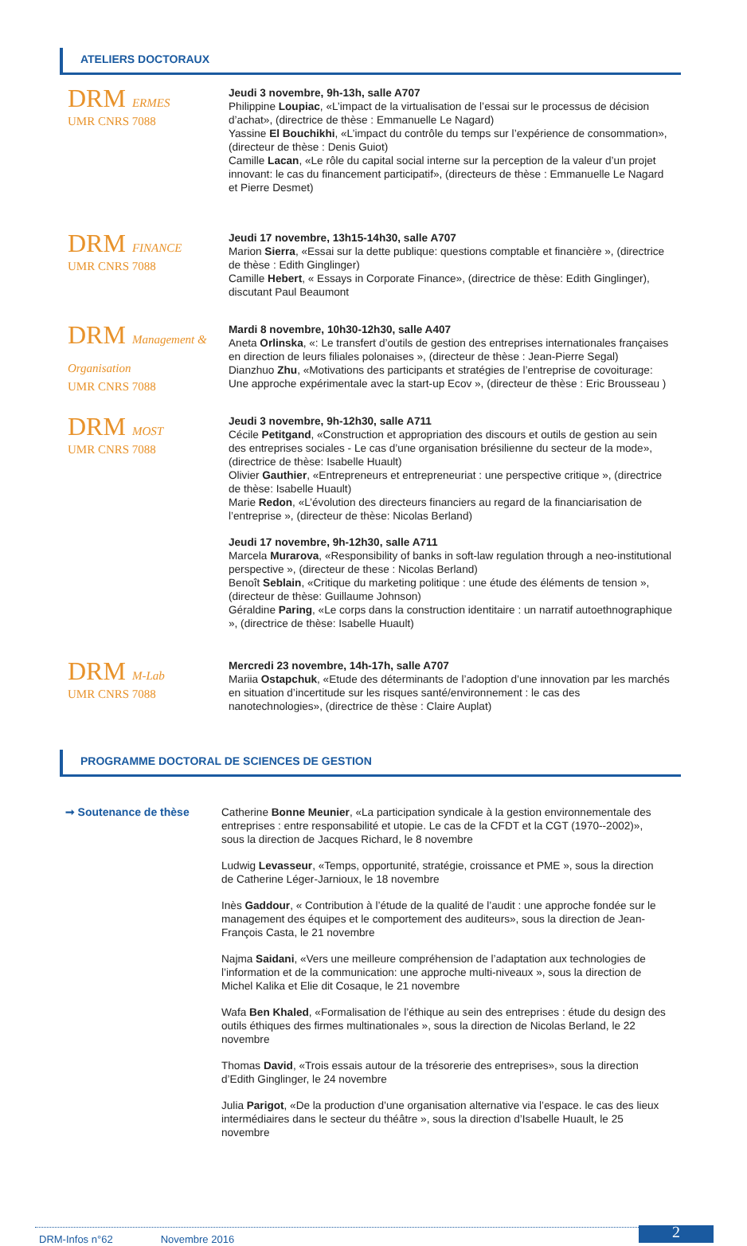ATELIERS DOCTORAUX
DRM ERMES
UMR CNRS 7088
Jeudi 3 novembre, 9h-13h, salle A707
Philippine Loupiac, «L’impact de la virtualisation de l’essai sur le processus de décision d’achat», (directrice de thèse : Emmanuelle Le Nagard)
Yassine El Bouchikhi, «L’impact du contrôle du temps sur l’expérience de consommation», (directeur de thèse : Denis Guiot)
Camille Lacan, «Le rôle du capital social interne sur la perception de la valeur d’un projet innovant: le cas du financement participatif», (directeurs de thèse : Emmanuelle Le Nagard et Pierre Desmet)
DRM FINANCE
UMR CNRS 7088
Jeudi 17 novembre, 13h15-14h30, salle A707
Marion Sierra, «Essai sur la dette publique: questions comptable et financière », (directrice de thèse : Edith Ginglinger)
Camille Hebert, « Essays in Corporate Finance», (directrice de thèse: Edith Ginglinger), discutant Paul Beaumont
DRM Management & Organisation
UMR CNRS 7088
Mardi 8 novembre, 10h30-12h30, salle A407
Aneta Orlinska, «: Le transfert d’outils de gestion des entreprises internationales françaises en direction de leurs filiales polonaises », (directeur de thèse : Jean-Pierre Segal)
Dianzhuo Zhu, «Motivations des participants et stratégies de l’entreprise de covoiturage: Une approche expérimentale avec la start-up Ecov », (directeur de thèse : Eric Brousseau )
DRM MOST
UMR CNRS 7088
Jeudi 3 novembre, 9h-12h30, salle A711
Cécile Petitgand, «Construction et appropriation des discours et outils de gestion au sein des entreprises sociales - Le cas d’une organisation brésilienne du secteur de la mode», (directrice de thèse: Isabelle Huault)
Olivier Gauthier, «Entrepreneurs et entrepreneuriat : une perspective critique », (directrice de thèse: Isabelle Huault)
Marie Redon, «L’évolution des directeurs financiers au regard de la financiarisation de l’entreprise », (directeur de thèse: Nicolas Berland)
Jeudi 17 novembre, 9h-12h30, salle A711
Marcela Murarova, «Responsibility of banks in soft-law regulation through a neo-institutional perspective », (directeur de these : Nicolas Berland)
Benoît Seblain, «Critique du marketing politique : une étude des éléments de tension », (directeur de thèse: Guillaume Johnson)
Géraldine Paring, «Le corps dans la construction identitaire : un narratif autoethnographique », (directrice de thèse: Isabelle Huault)
DRM M-Lab
UMR CNRS 7088
Mercredi 23 novembre, 14h-17h, salle A707
Mariia Ostapchuk, «Etude des déterminants de l’adoption d’une innovation par les marchés en situation d’incertitude sur les risques santé/environnement : le cas des nanotechnologies», (directrice de thèse : Claire Auplat)
PROGRAMME DOCTORAL DE SCIENCES DE GESTION
➞ Soutenance de thèse Catherine Bonne Meunier, «La participation syndicale à la gestion environnementale des entreprises : entre responsabilité et utopie. Le cas de la CFDT et la CGT (1970--2002)», sous la direction de Jacques Richard, le 8 novembre
Ludwig Levasseur, «Temps, opportunité, stratégie, croissance et PME », sous la direction de Catherine Léger-Jarnioux, le 18 novembre
Inès Gaddour, « Contribution à l’étude de la qualité de l’audit : une approche fondée sur le management des équipes et le comportement des auditeurs», sous la direction de Jean-François Casta, le 21 novembre
Najma Saidani, «Vers une meilleure compréhension de l’adaptation aux technologies de l’information et de la communication: une approche multi-niveaux », sous la direction de Michel Kalika et Elie dit Cosaque, le 21 novembre
Wafa Ben Khaled, «Formalisation de l’éthique au sein des entreprises : étude du design des outils éthiques des firmes multinationales », sous la direction de Nicolas Berland, le 22 novembre
Thomas David, «Trois essais autour de la trésorerie des entreprises», sous la direction d’Edith Ginglinger, le 24 novembre
Julia Parigot, «De la production d’une organisation alternative via l’espace. le cas des lieux intermédiaires dans le secteur du théâtre », sous la direction d’Isabelle Huault, le 25 novembre
DRM-Infos n°62 Novembre 2016 2